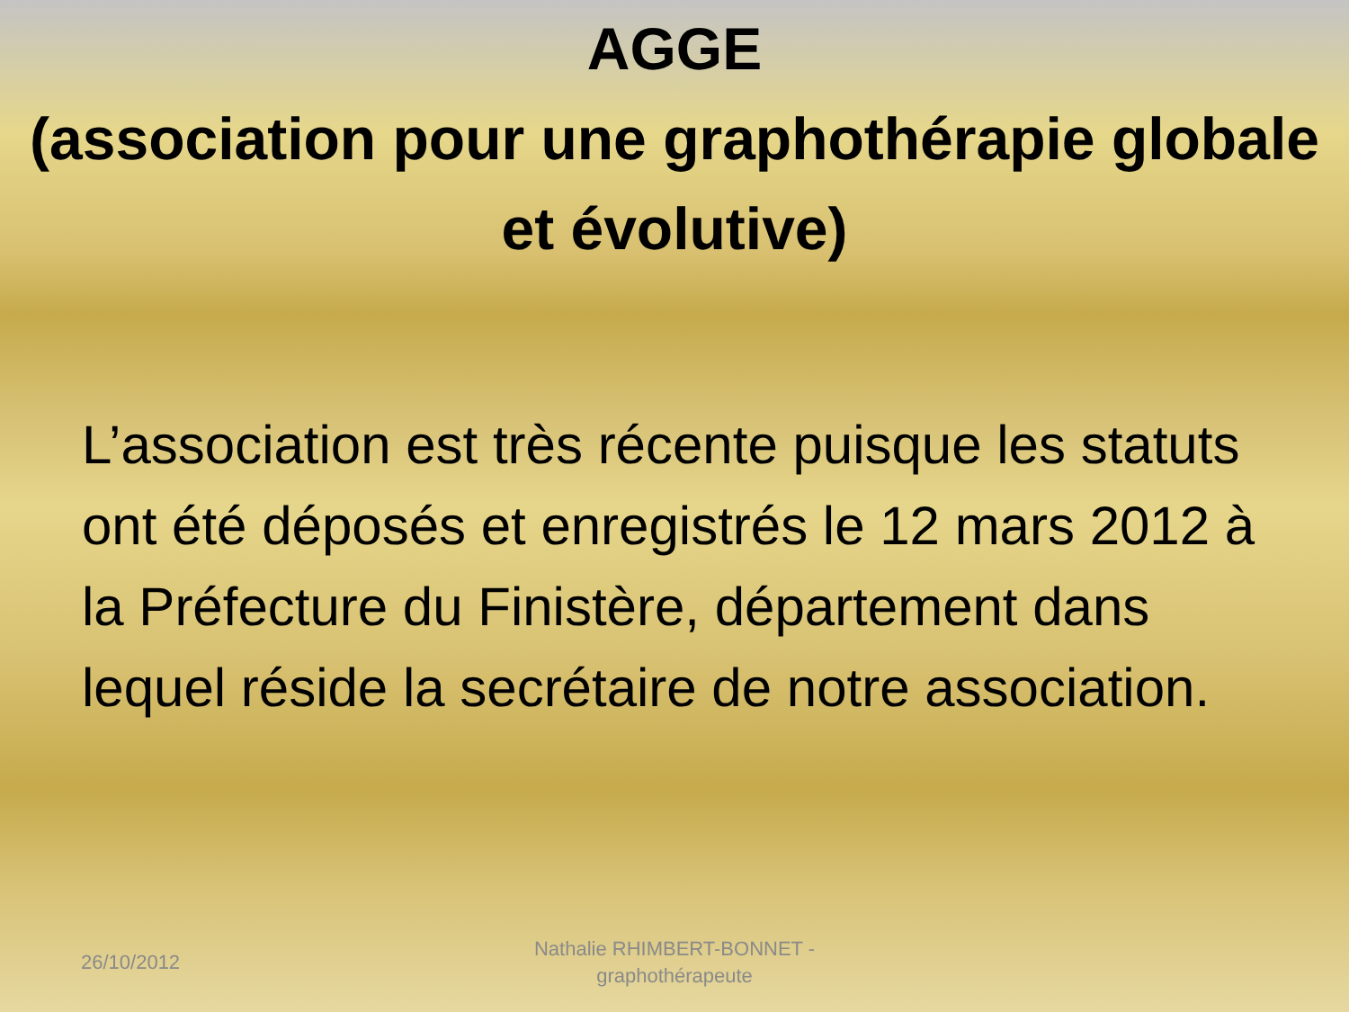AGGE
(association pour une graphothérapie globale et évolutive)
L’association est très récente puisque les statuts ont été déposés et enregistrés le 12 mars 2012 à la Préfecture du Finistère, département dans lequel réside la secrétaire de notre association.
26/10/2012
Nathalie RHIMBERT-BONNET - graphothérapeute